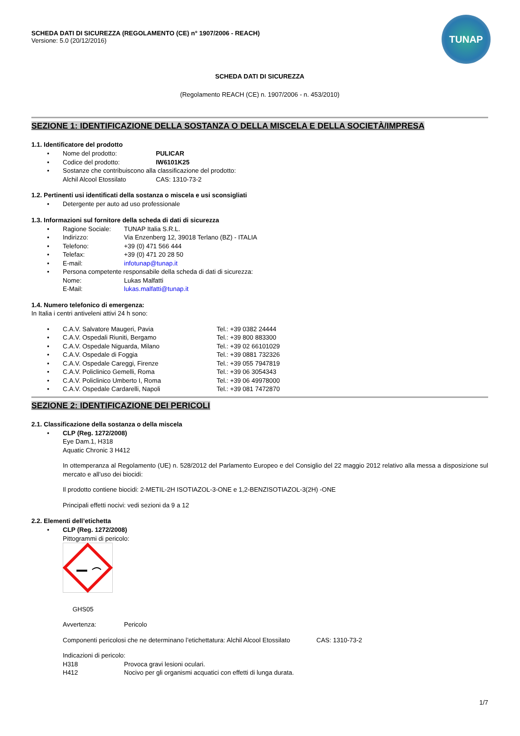TUNAP
SCHEDA DATI DI SICUREZZA (REGOLAMENTO (CE) n° 1907/2006 - REACH)
Versione: 5.0 (20/12/2016)
SCHEDA DATI DI SICUREZZA
(Regolamento REACH (CE) n. 1907/2006 - n. 453/2010)
SEZIONE 1: IDENTIFICAZIONE DELLA SOSTANZA O DELLA MISCELA E DELLA SOCIETÀ/IMPRESA
1.1. Identificatore del prodotto
• Nome del prodotto: PULICAR
• Codice del prodotto: IW6101K25
• Sostanze che contribuiscono alla classificazione del prodotto:
Alchil Alcool Etossilato CAS: 1310-73-2
1.2. Pertinenti usi identificati della sostanza o miscela e usi sconsigliati
• Detergente per auto ad uso professionale
1.3. Informazioni sul fornitore della scheda di dati di sicurezza
• Ragione Sociale: TUNAP Italia S.R.L.
• Indirizzo: Via Enzenberg 12, 39018 Terlano (BZ) - ITALIA
• Telefono: +39 (0) 471 566 444
• Telefax: +39 (0) 471 20 28 50
• E-mail: infotunap@tunap.it
• Persona competente responsabile della scheda di dati di sicurezza:
Nome: Lukas Malfatti
E-Mail: lukas.malfatti@tunap.it
1.4. Numero telefonico di emergenza:
In Italia i centri antiveleni attivi 24 h sono:
• C.A.V. Salvatore Maugeri, Pavia Tel.: +39 0382 24444
• C.A.V. Ospedali Riuniti, Bergamo Tel.: +39 800 883300
• C.A.V. Ospedale Niguarda, Milano Tel.: +39 02 66101029
• C.A.V. Ospedale di Foggia Tel.: +39 0881 732326
• C.A.V. Ospedale Careggi, Firenze Tel.: +39 055 7947819
• C.A.V. Policlinico Gemelli, Roma Tel.: +39 06 3054343
• C.A.V. Policlinico Umberto I, Roma Tel.: +39 06 49978000
• C.A.V. Ospedale Cardarelli, Napoli Tel.: +39 081 7472870
SEZIONE 2: IDENTIFICAZIONE DEI PERICOLI
2.1. Classificazione della sostanza o della miscela
• CLP (Reg. 1272/2008)
Eye Dam.1, H318
Aquatic Chronic 3 H412
In ottemperanza al Regolamento (UE) n. 528/2012 del Parlamento Europeo e del Consiglio del 22 maggio 2012 relativo alla messa a disposizione sul mercato e all’uso dei biocidi:
Il prodotto contiene biocidi: 2-METIL-2H ISOTIAZOL-3-ONE e 1,2-BENZISOTIAZOL-3(2H) -ONE
Principali effetti nocivi: vedi sezioni da 9 a 12
2.2. Elementi dell’etichetta
• CLP (Reg. 1272/2008)
Pittogrammi di pericolo:
GHS05
Avvertenza: Pericolo
Componenti pericolosi che ne determinano l’etichettatura: Alchil Alcool Etossilato CAS: 1310-73-2
Indicazioni di pericolo:
H318 Provoca gravi lesioni oculari.
H412 Nocivo per gli organismi acquatici con effetti di lunga durata.
1/7